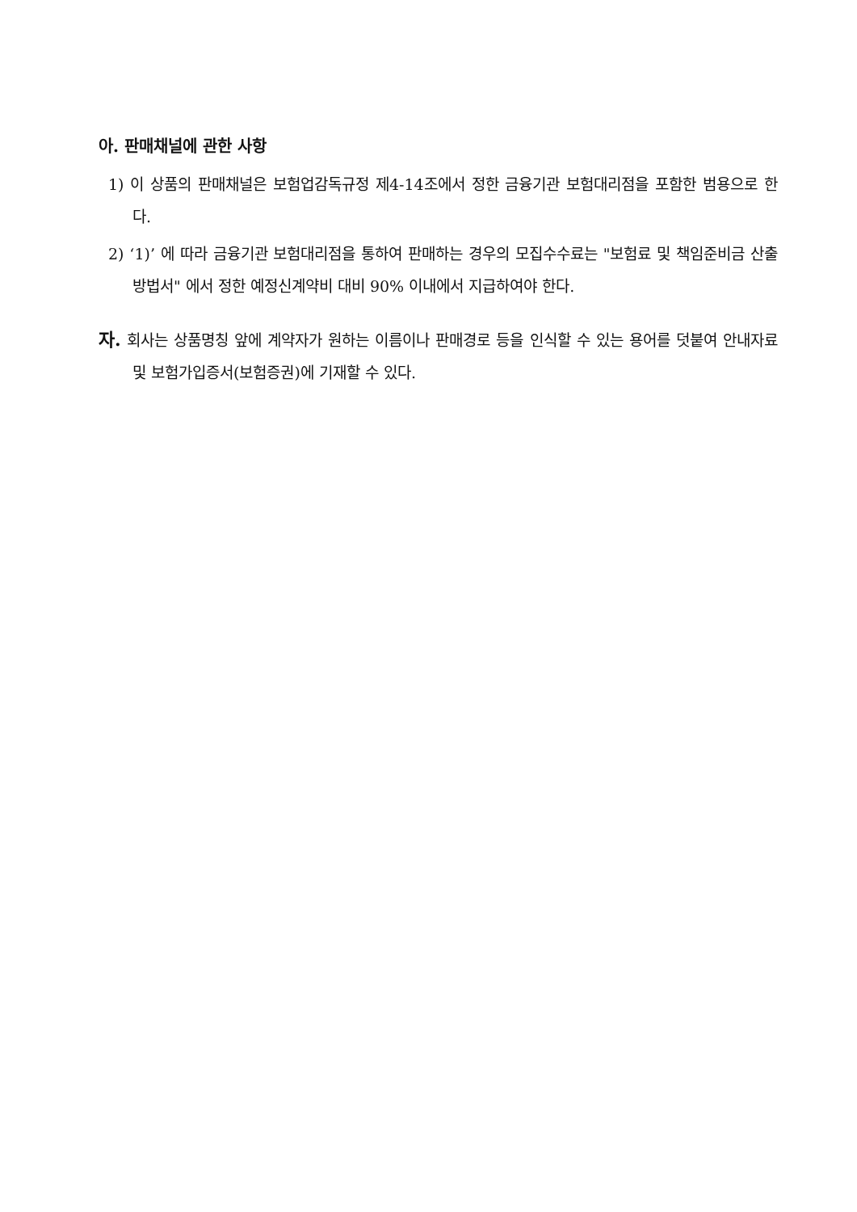아. 판매채널에 관한 사항
1) 이 상품의 판매채널은 보험업감독규정 제4-14조에서 정한 금융기관 보험대리점을 포함한 범용으로 한다.
2) ‘1)’ 에 따라 금융기관 보험대리점을 통하여 판매하는 경우의 모집수수료는 "보험료 및 책임준비금 산출방법서" 에서 정한 예정신계약비 대비 90% 이내에서 지급하여야 한다.
자. 회사는 상품명칭 앞에 계약자가 원하는 이름이나 판매경로 등을 인식할 수 있는 용어를 덧붙여 안내자료 및 보험가입증서(보험증권)에 기재할 수 있다.